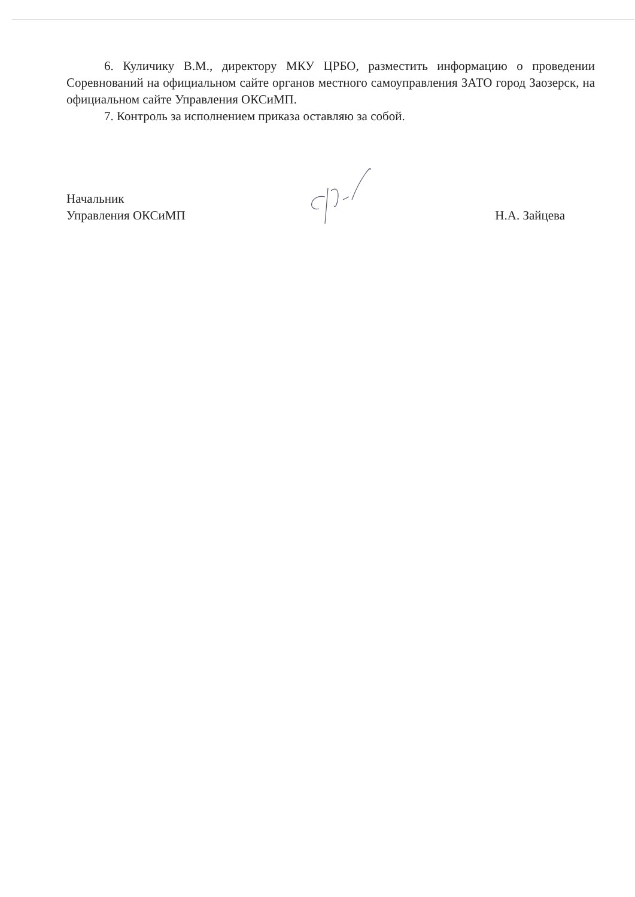6. Куличику В.М., директору МКУ ЦРБО, разместить информацию о проведении Соревнований на официальном сайте органов местного самоуправления ЗАТО город Заозерск, на официальном сайте Управления ОКСиМП.
7. Контроль за исполнением приказа оставляю за собой.
Начальник
Управления ОКСиМП
Н.А. Зайцева